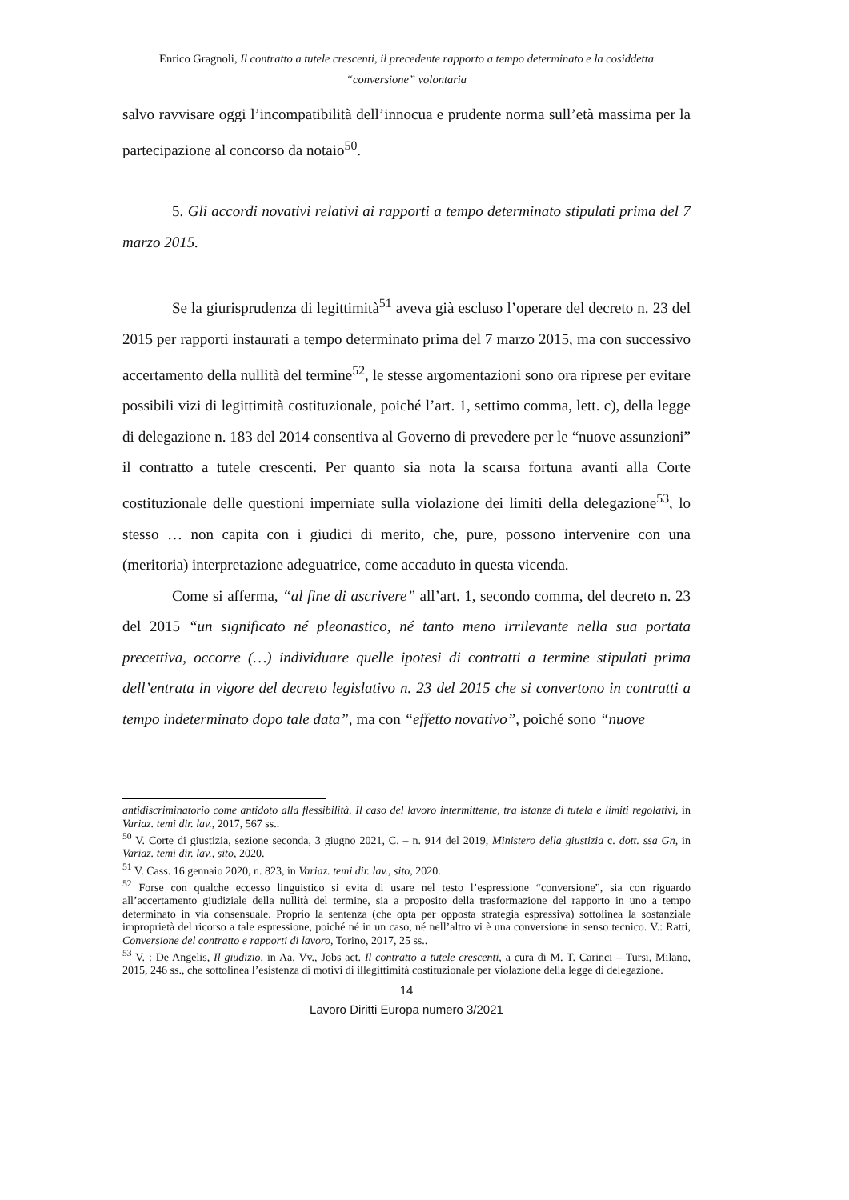Enrico Gragnoli, Il contratto a tutele crescenti, il precedente rapporto a tempo determinato e la cosiddetta
“conversione” volontaria
salvo ravvisare oggi l’incompatibilità dell’innocua e prudente norma sull’età massima per la partecipazione al concorso da notaio<sup>50</sup>.
5. Gli accordi novativi relativi ai rapporti a tempo determinato stipulati prima del 7 marzo 2015.
Se la giurisprudenza di legittimità<sup>51</sup> aveva già escluso l’operare del decreto n. 23 del 2015 per rapporti instaurati a tempo determinato prima del 7 marzo 2015, ma con successivo accertamento della nullità del termine<sup>52</sup>, le stesse argomentazioni sono ora riprese per evitare possibili vizi di legittimità costituzionale, poiché l’art. 1, settimo comma, lett. c), della legge di delegazione n. 183 del 2014 consentiva al Governo di prevedere per le “nuove assunzioni” il contratto a tutele crescenti. Per quanto sia nota la scarsa fortuna avanti alla Corte costituzionale delle questioni imperniate sulla violazione dei limiti della delegazione<sup>53</sup>, lo stesso … non capita con i giudici di merito, che, pure, possono intervenire con una (meritoria) interpretazione adeguatrice, come accaduto in questa vicenda.
Come si afferma, “al fine di ascrivere” all’art. 1, secondo comma, del decreto n. 23 del 2015 “un significato né pleonastico, né tanto meno irrilevante nella sua portata precettiva, occorre (…) individuare quelle ipotesi di contratti a termine stipulati prima dell’entrata in vigore del decreto legislativo n. 23 del 2015 che si convertono in contratti a tempo indeterminato dopo tale data”, ma con “effetto novativo”, poiché sono “nuove
antidiscriminatorio come antidoto alla flessibilità. Il caso del lavoro intermittente, tra istanze di tutela e limiti regolativi, in Variaz. temi dir. lav., 2017, 567 ss..
<sup>50</sup> V. Corte di giustizia, sezione seconda, 3 giugno 2021, C. – n. 914 del 2019, Ministero della giustizia c. dott. ssa Gn, in Variaz. temi dir. lav., sito, 2020.
<sup>51</sup> V. Cass. 16 gennaio 2020, n. 823, in Variaz. temi dir. lav., sito, 2020.
<sup>52</sup> Forse con qualche eccesso linguistico si evita di usare nel testo l’espressione “conversione”, sia con riguardo all’accertamento giudiziale della nullità del termine, sia a proposito della trasformazione del rapporto in uno a tempo determinato in via consensuale. Proprio la sentenza (che opta per opposta strategia espressiva) sottolinea la sostanziale improprietà del ricorso a tale espressione, poiché né in un caso, né nell’altro vi è una conversione in senso tecnico. V.: Ratti, Conversione del contratto e rapporti di lavoro, Torino, 2017, 25 ss..
<sup>53</sup> V. : De Angelis, Il giudizio, in Aa. Vv., Jobs act. Il contratto a tutele crescenti, a cura di M. T. Carinci – Tursi, Milano, 2015, 246 ss., che sottolinea l’esistenza di motivi di illegittimità costituzionale per violazione della legge di delegazione.
14
Lavoro Diritti Europa numero 3/2021